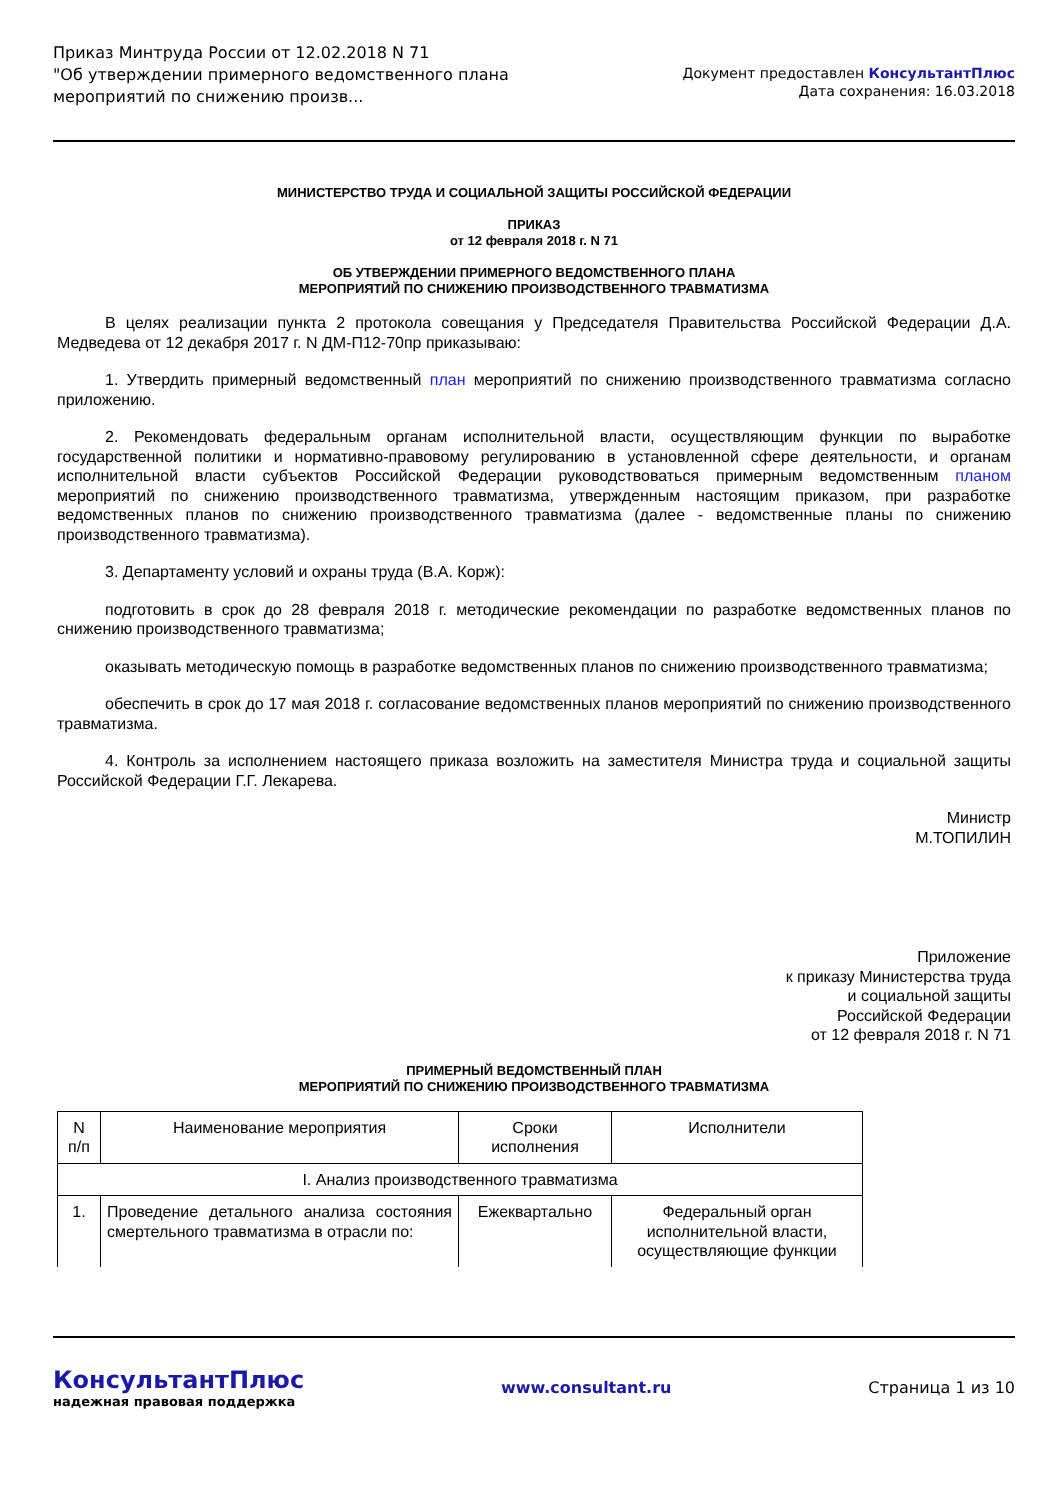Приказ Минтруда России от 12.02.2018 N 71
"Об утверждении примерного ведомственного плана
мероприятий по снижению произв...
Документ предоставлен КонсультантПлюс
Дата сохранения: 16.03.2018
МИНИСТЕРСТВО ТРУДА И СОЦИАЛЬНОЙ ЗАЩИТЫ РОССИЙСКОЙ ФЕДЕРАЦИИ
ПРИКАЗ
от 12 февраля 2018 г. N 71
ОБ УТВЕРЖДЕНИИ ПРИМЕРНОГО ВЕДОМСТВЕННОГО ПЛАНА
МЕРОПРИЯТИЙ ПО СНИЖЕНИЮ ПРОИЗВОДСТВЕННОГО ТРАВМАТИЗМА
В целях реализации пункта 2 протокола совещания у Председателя Правительства Российской Федерации Д.А. Медведева от 12 декабря 2017 г. N ДМ-П12-70пр приказываю:
1. Утвердить примерный ведомственный план мероприятий по снижению производственного травматизма согласно приложению.
2. Рекомендовать федеральным органам исполнительной власти, осуществляющим функции по выработке государственной политики и нормативно-правовому регулированию в установленной сфере деятельности, и органам исполнительной власти субъектов Российской Федерации руководствоваться примерным ведомственным планом мероприятий по снижению производственного травматизма, утвержденным настоящим приказом, при разработке ведомственных планов по снижению производственного травматизма (далее - ведомственные планы по снижению производственного травматизма).
3. Департаменту условий и охраны труда (В.А. Корж):
подготовить в срок до 28 февраля 2018 г. методические рекомендации по разработке ведомственных планов по снижению производственного травматизма;
оказывать методическую помощь в разработке ведомственных планов по снижению производственного травматизма;
обеспечить в срок до 17 мая 2018 г. согласование ведомственных планов мероприятий по снижению производственного травматизма.
4. Контроль за исполнением настоящего приказа возложить на заместителя Министра труда и социальной защиты Российской Федерации Г.Г. Лекарева.
Министр
М.ТОПИЛИН
Приложение
к приказу Министерства труда
и социальной защиты
Российской Федерации
от 12 февраля 2018 г. N 71
ПРИМЕРНЫЙ ВЕДОМСТВЕННЫЙ ПЛАН
МЕРОПРИЯТИЙ ПО СНИЖЕНИЮ ПРОИЗВОДСТВЕННОГО ТРАВМАТИЗМА
| N п/п | Наименование мероприятия | Сроки исполнения | Исполнители |
| I. Анализ производственного травматизма | | | |
| 1. | Проведение детального анализа состояния смертельного травматизма в отрасли по: | Ежеквартально | Федеральный орган исполнительной власти, осуществляющие функции |
КонсультантПлюс
надежная правовая поддержка
www.consultant.ru Страница 1 из 10